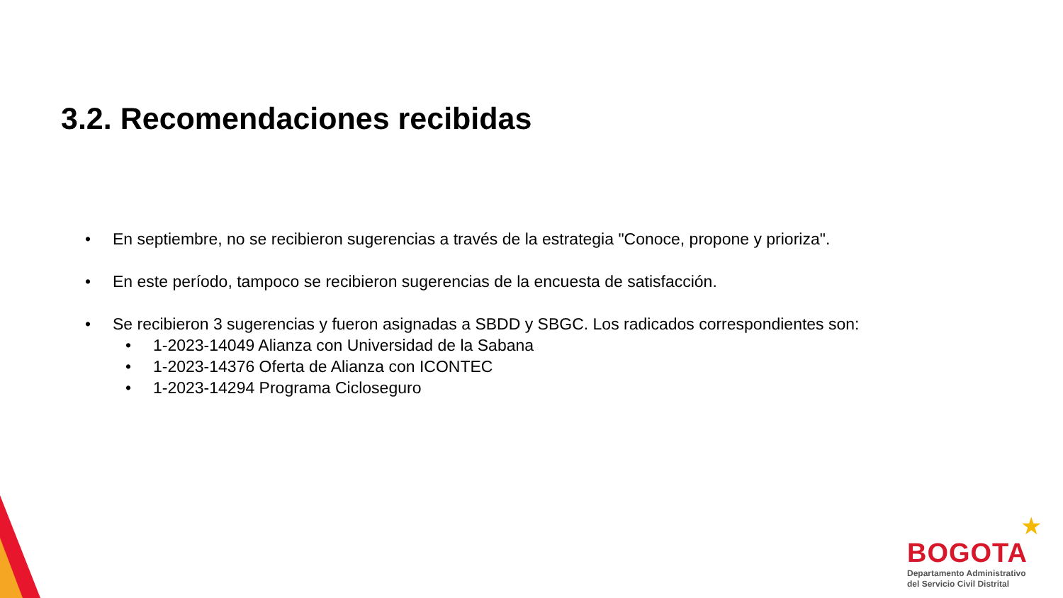3.2. Recomendaciones recibidas
• En septiembre, no se recibieron sugerencias a través de la estrategia "Conoce, propone y prioriza".
• En este período, tampoco se recibieron sugerencias de la encuesta de satisfacción.
• Se recibieron 3 sugerencias y fueron asignadas a SBDD y SBGC. Los radicados correspondientes son:
• 1-2023-14049 Alianza con Universidad de la Sabana
• 1-2023-14376 Oferta de Alianza con ICONTEC
• 1-2023-14294 Programa Cicloseguro
★
BOGOTA
Departamento Administrativo
del Servicio Civil Distrital